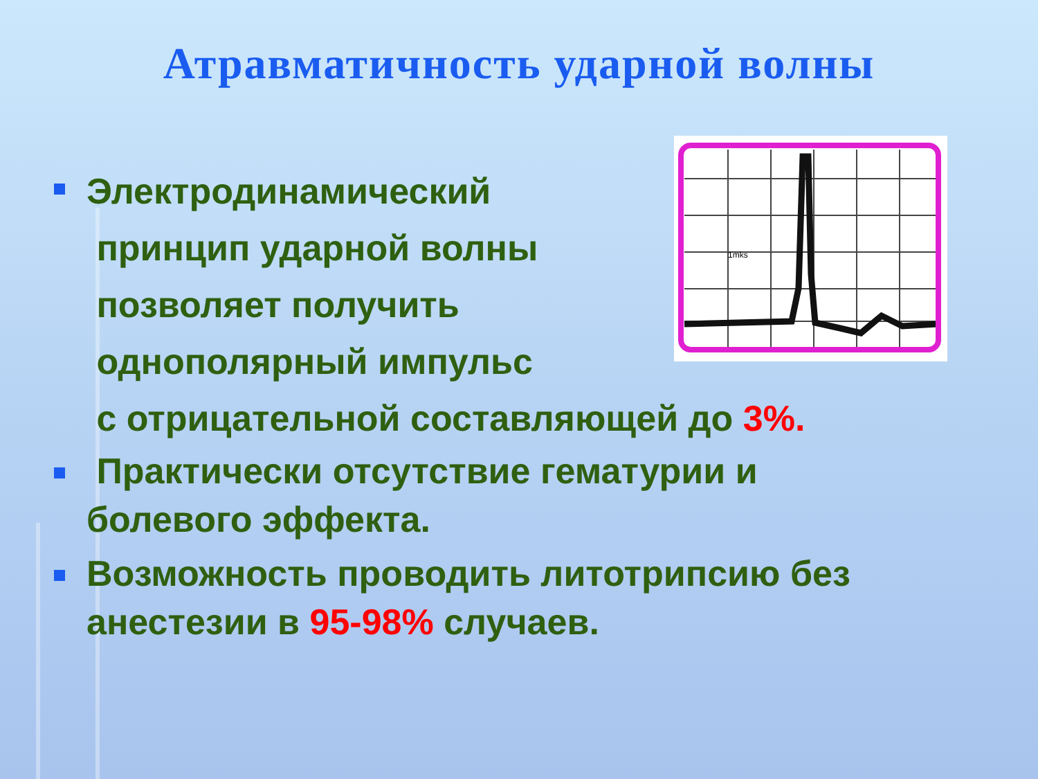Атравматичность ударной волны
1mks
Электродинамический
принцип ударной волны
позволяет получить
однополярный импульс
с отрицательной составляющей до 3%.
Практически отсутствие гематурии и болевого эффекта.
Возможность проводить литотрипсию без анестезии в 95-98% случаев.